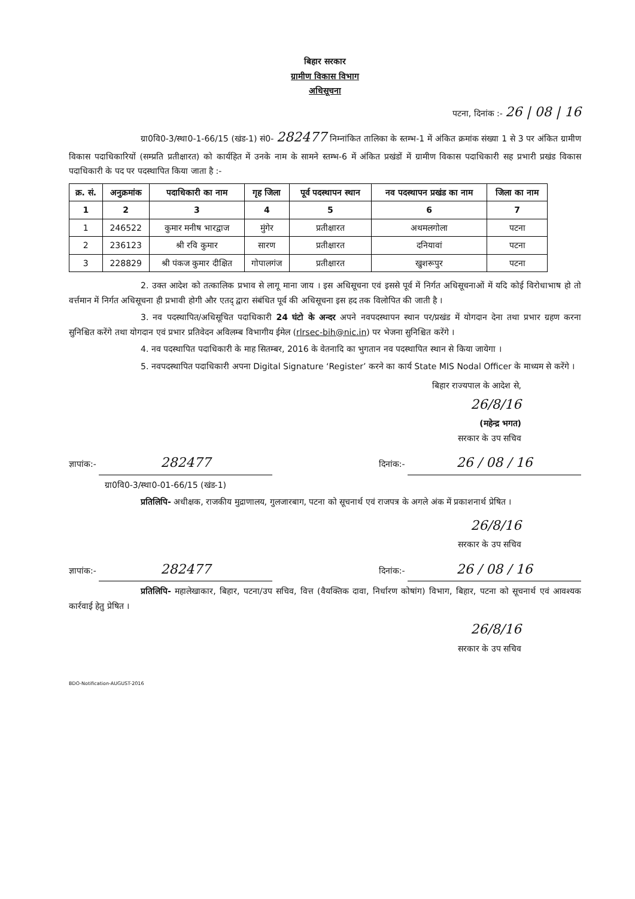बिहार सरकार
ग्रामीण विकास विभाग
अधिसूचना
पटना, दिनांक :- 26 | 08 | 16
ग्रा0वि0-3/स्था0-1-66/15 (खंड-1) सं0- 282477 निम्नांकित तालिका के स्तम्भ-1 में अंकित क्रमांक संख्या 1 से 3 पर अंकित ग्रामीण विकास पदाधिकारियों (सम्प्रति प्रतीक्षारत) को कार्यहित में उनके नाम के सामने स्तम्भ-6 में अंकित प्रखंडों में ग्रामीण विकास पदाधिकारी सह प्रभारी प्रखंड विकास पदाधिकारी के पद पर पदस्थापित किया जाता है :-
| क्र. सं. | अनुक्रमांक | पदाधिकारी का नाम | गृह जिला | पूर्व पदस्थापन स्थान | नव पदस्थापन प्रखंड का नाम | जिला का नाम |
| --- | --- | --- | --- | --- | --- | --- |
| 1 | 2 | 3 | 4 | 5 | 6 | 7 |
| 1 | 246522 | कुमार मनीष भारद्वाज | मुंगेर | प्रतीक्षारत | अथमलगोला | पटना |
| 2 | 236123 | श्री रवि कुमार | सारण | प्रतीक्षारत | दनियावां | पटना |
| 3 | 228829 | श्री पंकज कुमार दीक्षित | गोपालगंज | प्रतीक्षारत | खुशरूपुर | पटना |
2. उक्त आदेश को तत्कालिक प्रभाव से लागू माना जाय । इस अधिसूचना एवं इससे पूर्व में निर्गत अधिसूचनाओं में यदि कोई विरोधाभाष हो तो वर्त्तमान में निर्गत अधिसूचना ही प्रभावी होगी और एतद् द्वारा संबंधित पूर्व की अधिसूचना इस हद तक विलोपित की जाती है ।
3. नव पदस्थापित/अधिसूचित पदाधिकारी 24 घंटो के अन्दर अपने नवपदस्थापन स्थान पर/प्रखंड में योगदान देना तथा प्रभार ग्रहण करना सुनिश्चित करेंगे तथा योगदान एवं प्रभार प्रतिवेदन अविलम्ब विभागीय ईमेल (rlrsec-bih@nic.in) पर भेजना सुनिश्चित करेंगे ।
4. नव पदस्थापित पदाधिकारी के माह सितम्बर, 2016 के वेतनादि का भुगतान नव पदस्थापित स्थान से किया जायेगा ।
5. नवपदस्थापित पदाधिकारी अपना Digital Signature ‘Register’ करने का कार्य State MIS Nodal Officer के माध्यम से करेंगे ।
बिहार राज्यपाल के आदेश से,
26/8/16
(महेन्द्र भगत)
सरकार के उप सचिव
ज्ञापांक:- 282477 दिनांक:- 26 / 08 / 16
ग्रा0वि0-3/स्था0-01-66/15 (खंड-1)
प्रतिलिपि- अधीक्षक, राजकीय मुद्राणालय, गुलजारबाग, पटना को सूचनार्थ एवं राजपत्र के अगले अंक में प्रकाशनार्थ प्रेषित ।
26/8/16
सरकार के उप सचिव
ज्ञापांक:- 282477 दिनांक:- 26 / 08 / 16
प्रतिलिपि- महालेखाकार, बिहार, पटना/उप सचिव, वित्त (वैयक्तिक दावा, निर्धारण कोषांग) विभाग, बिहार, पटना को सूचनार्थ एवं आवश्यक कार्रवाई हेतु प्रेषित ।
26/8/16
सरकार के उप सचिव
BDO-Notification-AUGUST-2016